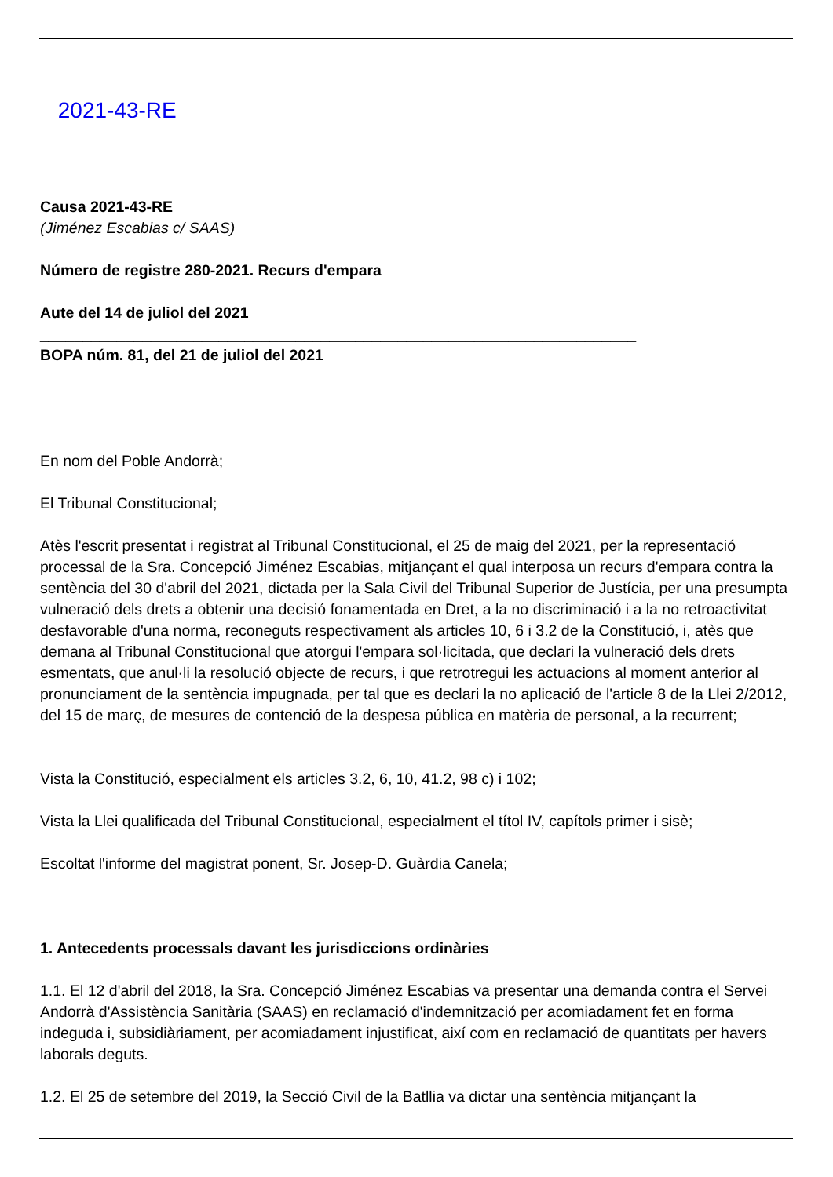2021-43-RE
Causa 2021-43-RE
(Jiménez Escabias c/ SAAS)
Número de registre 280-2021. Recurs d'empara
Aute del 14 de juliol del 2021
______________________________________________________________________
BOPA núm. 81, del 21 de juliol del 2021
En nom del Poble Andorrà;
El Tribunal Constitucional;
Atès l'escrit presentat i registrat al Tribunal Constitucional, el 25 de maig del 2021, per la representació processal de la Sra. Concepció Jiménez Escabias, mitjançant el qual interposa un recurs d'empara contra la sentència del 30 d'abril del 2021, dictada per la Sala Civil del Tribunal Superior de Justícia, per una presumpta vulneració dels drets a obtenir una decisió fonamentada en Dret, a la no discriminació i a la no retroactivitat desfavorable d'una norma, reconeguts respectivament als articles 10, 6 i 3.2 de la Constitució, i, atès que demana al Tribunal Constitucional que atorgui l'empara sol·licitada, que declari la vulneració dels drets esmentats, que anul·li la resolució objecte de recurs, i que retrotregui les actuacions al moment anterior al pronunciament de la sentència impugnada, per tal que es declari la no aplicació de l'article 8 de la Llei 2/2012, del 15 de març, de mesures de contenció de la despesa pública en matèria de personal, a la recurrent;
Vista la Constitució, especialment els articles 3.2, 6, 10, 41.2, 98 c) i 102;
Vista la Llei qualificada del Tribunal Constitucional, especialment el títol IV, capítols primer i sisè;
Escoltat l'informe del magistrat ponent, Sr. Josep-D. Guàrdia Canela;
1. Antecedents processals davant les jurisdiccions ordinàries
1.1. El 12 d'abril del 2018, la Sra. Concepció Jiménez Escabias va presentar una demanda contra el Servei Andorrà d'Assistència Sanitària (SAAS) en reclamació d'indemnització per acomiadament fet en forma indeguda i, subsidiàriament, per acomiadament injustificat, així com en reclamació de quantitats per havers laborals deguts.
1.2. El 25 de setembre del 2019, la Secció Civil de la Batllia va dictar una sentència mitjançant la